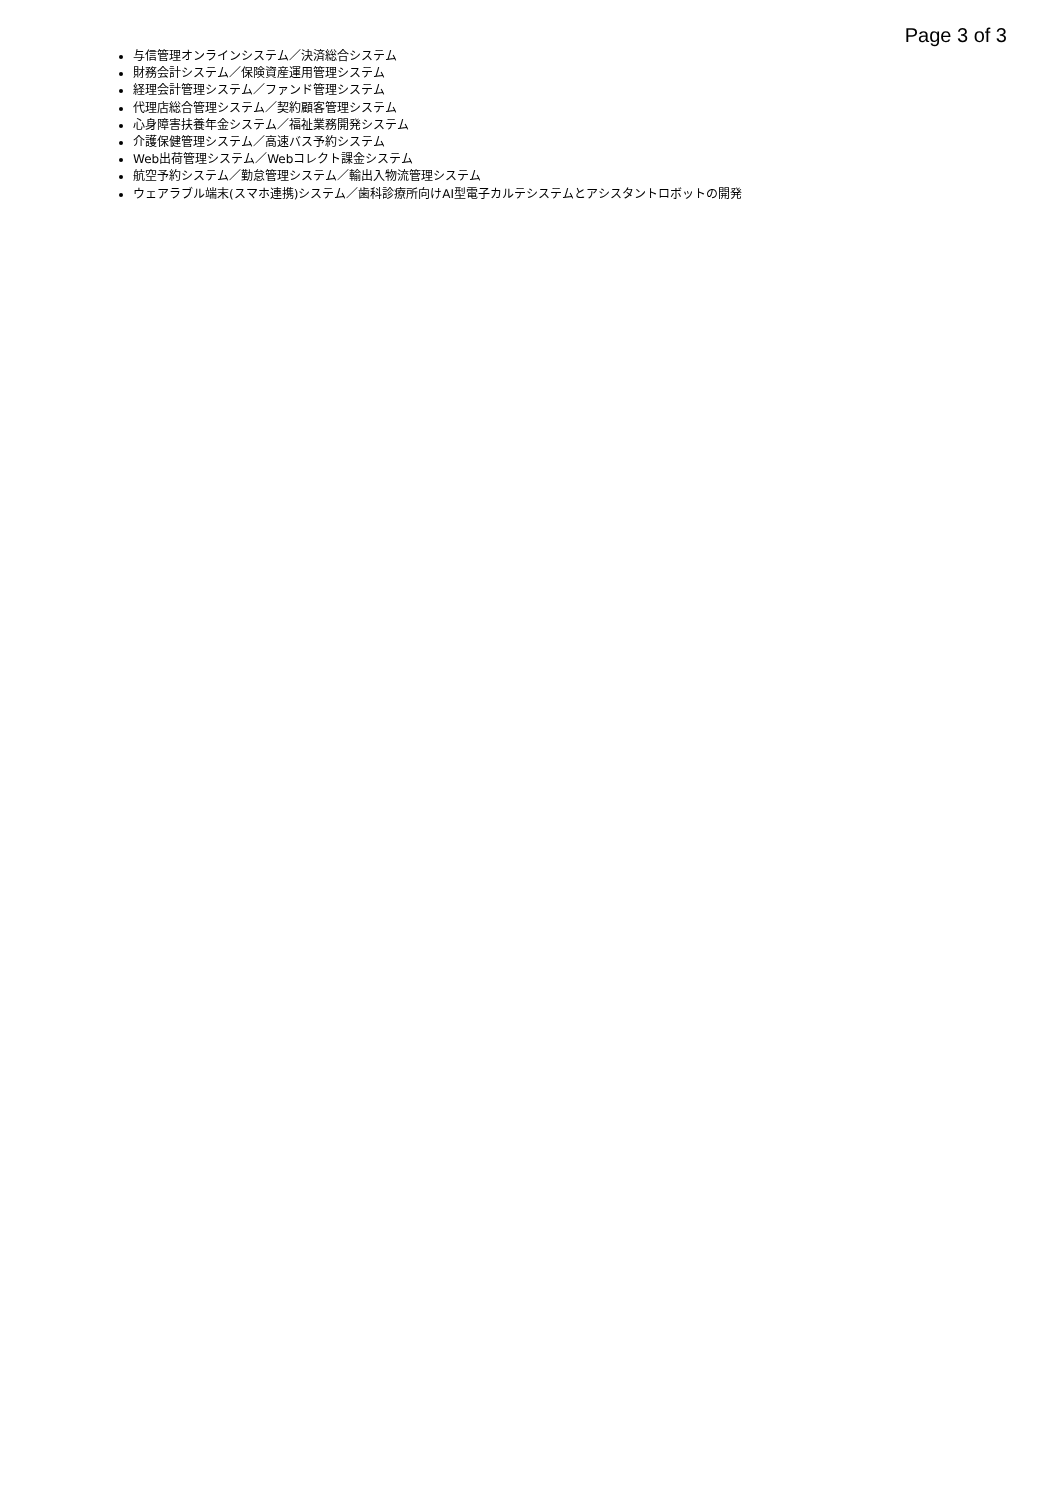Page 3 of 3
与信管理オンラインシステム／決済総合システム
財務会計システム／保険資産運用管理システム
経理会計管理システム／ファンド管理システム
代理店総合管理システム／契約顧客管理システム
心身障害扶養年金システム／福祉業務開発システム
介護保健管理システム／高速バス予約システム
Web出荷管理システム／Webコレクト課金システム
航空予約システム／勤怠管理システム／輸出入物流管理システム
ウェアラブル端末(スマホ連携)システム／歯科診療所向けAI型電子カルテシステムとアシスタントロボットの開発